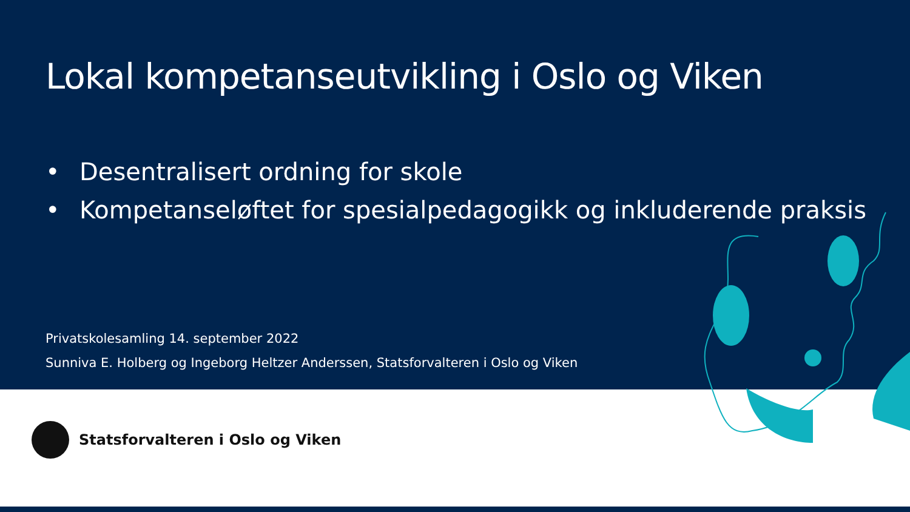Lokal kompetanseutvikling i Oslo og Viken
• Desentralisert ordning for skole
• Kompetanseløftet for spesialpedagogikk og inkluderende praksis
Privatskolesamling 14. september 2022
Sunniva E. Holberg og Ingeborg Heltzer Anderssen, Statsforvalteren i Oslo og Viken
Statsforvalteren i Oslo og Viken